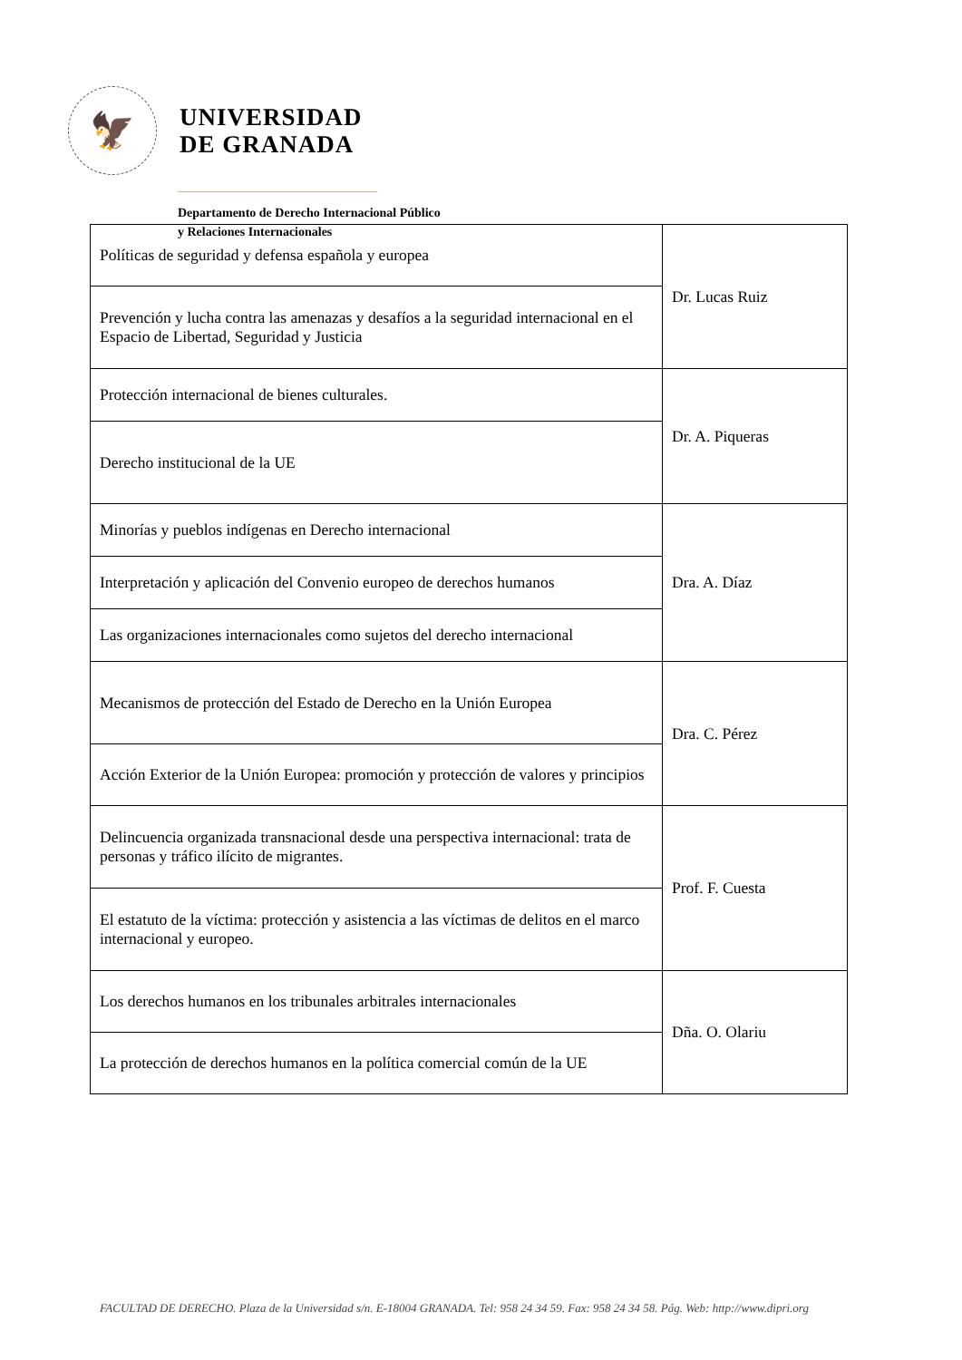🦅
UNIVERSIDAD
DE GRANADA
Departamento de Derecho Internacional Público
y Relaciones Internacionales
| Políticas de seguridad y defensa española y europea | Dr. Lucas Ruiz |
| Prevención y lucha contra las amenazas y desafíos a la seguridad internacional en el Espacio de Libertad, Seguridad y Justicia | |
| Protección internacional de bienes culturales. | Dr. A. Piqueras |
| Derecho institucional de la UE | |
| Minorías y pueblos indígenas en Derecho internacional | Dra. A. Díaz |
| Interpretación y aplicación del Convenio europeo de derechos humanos | |
| Las organizaciones internacionales como sujetos del derecho internacional | |
| Mecanismos de protección del Estado de Derecho en la Unión Europea | Dra. C. Pérez |
| Acción Exterior de la Unión Europea: promoción y protección de valores y principios | |
| Delincuencia organizada transnacional desde una perspectiva internacional: trata de personas y tráfico ilícito de migrantes. | Prof. F. Cuesta |
| El estatuto de la víctima: protección y asistencia a las víctimas de delitos en el marco internacional y europeo. | |
| Los derechos humanos en los tribunales arbitrales internacionales | Dña. O. Olariu |
| La protección de derechos humanos en la política comercial común de la UE | |
FACULTAD DE DERECHO. Plaza de la Universidad s/n. E-18004 GRANADA. Tel: 958 24 34 59. Fax: 958 24 34 58. Pág. Web: http://www.dipri.org